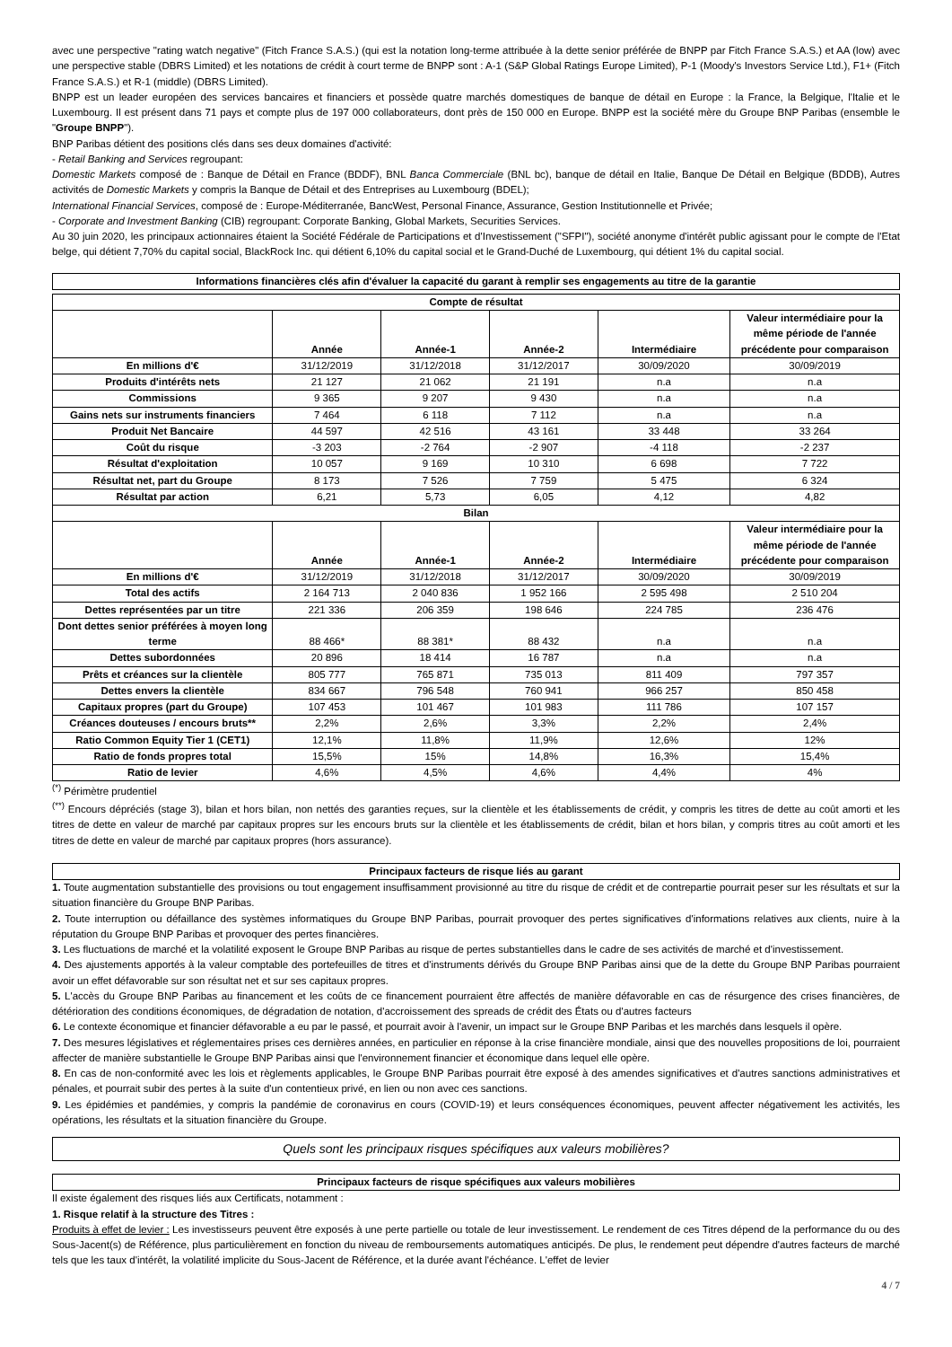avec une perspective "rating watch negative" (Fitch France S.A.S.) (qui est la notation long-terme attribuée à la dette senior préférée de BNPP par Fitch France S.A.S.) et AA (low) avec une perspective stable (DBRS Limited) et les notations de crédit à court terme de BNPP sont : A-1 (S&P Global Ratings Europe Limited), P-1 (Moody's Investors Service Ltd.), F1+ (Fitch France S.A.S.) et R-1 (middle) (DBRS Limited).
BNPP est un leader européen des services bancaires et financiers et possède quatre marchés domestiques de banque de détail en Europe : la France, la Belgique, l'Italie et le Luxembourg. Il est présent dans 71 pays et compte plus de 197 000 collaborateurs, dont près de 150 000 en Europe. BNPP est la société mère du Groupe BNP Paribas (ensemble le "Groupe BNPP").
BNP Paribas détient des positions clés dans ses deux domaines d'activité:
- Retail Banking and Services regroupant:
Domestic Markets composé de : Banque de Détail en France (BDDF), BNL Banca Commerciale (BNL bc), banque de détail en Italie, Banque De Détail en Belgique (BDDB), Autres activités de Domestic Markets y compris la Banque de Détail et des Entreprises au Luxembourg (BDEL);
International Financial Services, composé de : Europe-Méditerranée, BancWest, Personal Finance, Assurance, Gestion Institutionnelle et Privée;
- Corporate and Investment Banking (CIB) regroupant: Corporate Banking, Global Markets, Securities Services.
Au 30 juin 2020, les principaux actionnaires étaient la Société Fédérale de Participations et d'Investissement ("SFPI"), société anonyme d'intérêt public agissant pour le compte de l'Etat belge, qui détient 7,70% du capital social, BlackRock Inc. qui détient 6,10% du capital social et le Grand-Duché de Luxembourg, qui détient 1% du capital social.
Informations financières clés afin d'évaluer la capacité du garant à remplir ses engagements au titre de la garantie
| Compte de résultat | | | | | |
| --- | --- | --- | --- | --- | --- |
| | Année | Année-1 | Année-2 | Intermédiaire | Valeur intermédiaire pour la même période de l'année précédente pour comparaison |
| En millions d'€ | 31/12/2019 | 31/12/2018 | 31/12/2017 | 30/09/2020 | 30/09/2019 |
| Produits d'intérêts nets | 21 127 | 21 062 | 21 191 | n.a | n.a |
| Commissions | 9 365 | 9 207 | 9 430 | n.a | n.a |
| Gains nets sur instruments financiers | 7 464 | 6 118 | 7 112 | n.a | n.a |
| Produit Net Bancaire | 44 597 | 42 516 | 43 161 | 33 448 | 33 264 |
| Coût du risque | -3 203 | -2 764 | -2 907 | -4 118 | -2 237 |
| Résultat d'exploitation | 10 057 | 9 169 | 10 310 | 6 698 | 7 722 |
| Résultat net, part du Groupe | 8 173 | 7 526 | 7 759 | 5 475 | 6 324 |
| Résultat par action | 6,21 | 5,73 | 6,05 | 4,12 | 4,82 |
| Bilan | | | | | |
| | Année | Année-1 | Année-2 | Intermédiaire | Valeur intermédiaire pour la même période de l'année précédente pour comparaison |
| En millions d'€ | 31/12/2019 | 31/12/2018 | 31/12/2017 | 30/09/2020 | 30/09/2019 |
| Total des actifs | 2 164 713 | 2 040 836 | 1 952 166 | 2 595 498 | 2 510 204 |
| Dettes représentées par un titre | 221 336 | 206 359 | 198 646 | 224 785 | 236 476 |
| Dont dettes senior préférées à moyen long terme | 88 466* | 88 381* | 88 432 | n.a | n.a |
| Dettes subordonnées | 20 896 | 18 414 | 16 787 | n.a | n.a |
| Prêts et créances sur la clientèle | 805 777 | 765 871 | 735 013 | 811 409 | 797 357 |
| Dettes envers la clientèle | 834 667 | 796 548 | 760 941 | 966 257 | 850 458 |
| Capitaux propres (part du Groupe) | 107 453 | 101 467 | 101 983 | 111 786 | 107 157 |
| Créances douteuses / encours bruts** | 2,2% | 2,6% | 3,3% | 2,2% | 2,4% |
| Ratio Common Equity Tier 1 (CET1) | 12,1% | 11,8% | 11,9% | 12,6% | 12% |
| Ratio de fonds propres total | 15,5% | 15% | 14,8% | 16,3% | 15,4% |
| Ratio de levier | 4,6% | 4,5% | 4,6% | 4,4% | 4% |
<sup>(*)</sup> Périmètre prudentiel
<sup>(**)</sup> Encours dépréciés (stage 3), bilan et hors bilan, non nettés des garanties reçues, sur la clientèle et les établissements de crédit, y compris les titres de dette au coût amorti et les titres de dette en valeur de marché par capitaux propres sur les encours bruts sur la clientèle et les établissements de crédit, bilan et hors bilan, y compris titres au coût amorti et les titres de dette en valeur de marché par capitaux propres (hors assurance).
Principaux facteurs de risque liés au garant
1. Toute augmentation substantielle des provisions ou tout engagement insuffisamment provisionné au titre du risque de crédit et de contrepartie pourrait peser sur les résultats et sur la situation financière du Groupe BNP Paribas.
2. Toute interruption ou défaillance des systèmes informatiques du Groupe BNP Paribas, pourrait provoquer des pertes significatives d'informations relatives aux clients, nuire à la réputation du Groupe BNP Paribas et provoquer des pertes financières.
3. Les fluctuations de marché et la volatilité exposent le Groupe BNP Paribas au risque de pertes substantielles dans le cadre de ses activités de marché et d'investissement.
4. Des ajustements apportés à la valeur comptable des portefeuilles de titres et d'instruments dérivés du Groupe BNP Paribas ainsi que de la dette du Groupe BNP Paribas pourraient avoir un effet défavorable sur son résultat net et sur ses capitaux propres.
5. L'accès du Groupe BNP Paribas au financement et les coûts de ce financement pourraient être affectés de manière défavorable en cas de résurgence des crises financières, de détérioration des conditions économiques, de dégradation de notation, d'accroissement des spreads de crédit des États ou d'autres facteurs
6. Le contexte économique et financier défavorable a eu par le passé, et pourrait avoir à l'avenir, un impact sur le Groupe BNP Paribas et les marchés dans lesquels il opère.
7. Des mesures législatives et réglementaires prises ces dernières années, en particulier en réponse à la crise financière mondiale, ainsi que des nouvelles propositions de loi, pourraient affecter de manière substantielle le Groupe BNP Paribas ainsi que l'environnement financier et économique dans lequel elle opère.
8. En cas de non-conformité avec les lois et règlements applicables, le Groupe BNP Paribas pourrait être exposé à des amendes significatives et d'autres sanctions administratives et pénales, et pourrait subir des pertes à la suite d'un contentieux privé, en lien ou non avec ces sanctions.
9. Les épidémies et pandémies, y compris la pandémie de coronavirus en cours (COVID-19) et leurs conséquences économiques, peuvent affecter négativement les activités, les opérations, les résultats et la situation financière du Groupe.
Quels sont les principaux risques spécifiques aux valeurs mobilières?
Principaux facteurs de risque spécifiques aux valeurs mobilières
Il existe également des risques liés aux Certificats, notamment :
1. Risque relatif à la structure des Titres :
Produits à effet de levier : Les investisseurs peuvent être exposés à une perte partielle ou totale de leur investissement. Le rendement de ces Titres dépend de la performance du ou des Sous-Jacent(s) de Référence, plus particulièrement en fonction du niveau de remboursements automatiques anticipés. De plus, le rendement peut dépendre d'autres facteurs de marché tels que les taux d'intérêt, la volatilité implicite du Sous-Jacent de Référence, et la durée avant l'échéance. L'effet de levier
4 / 7